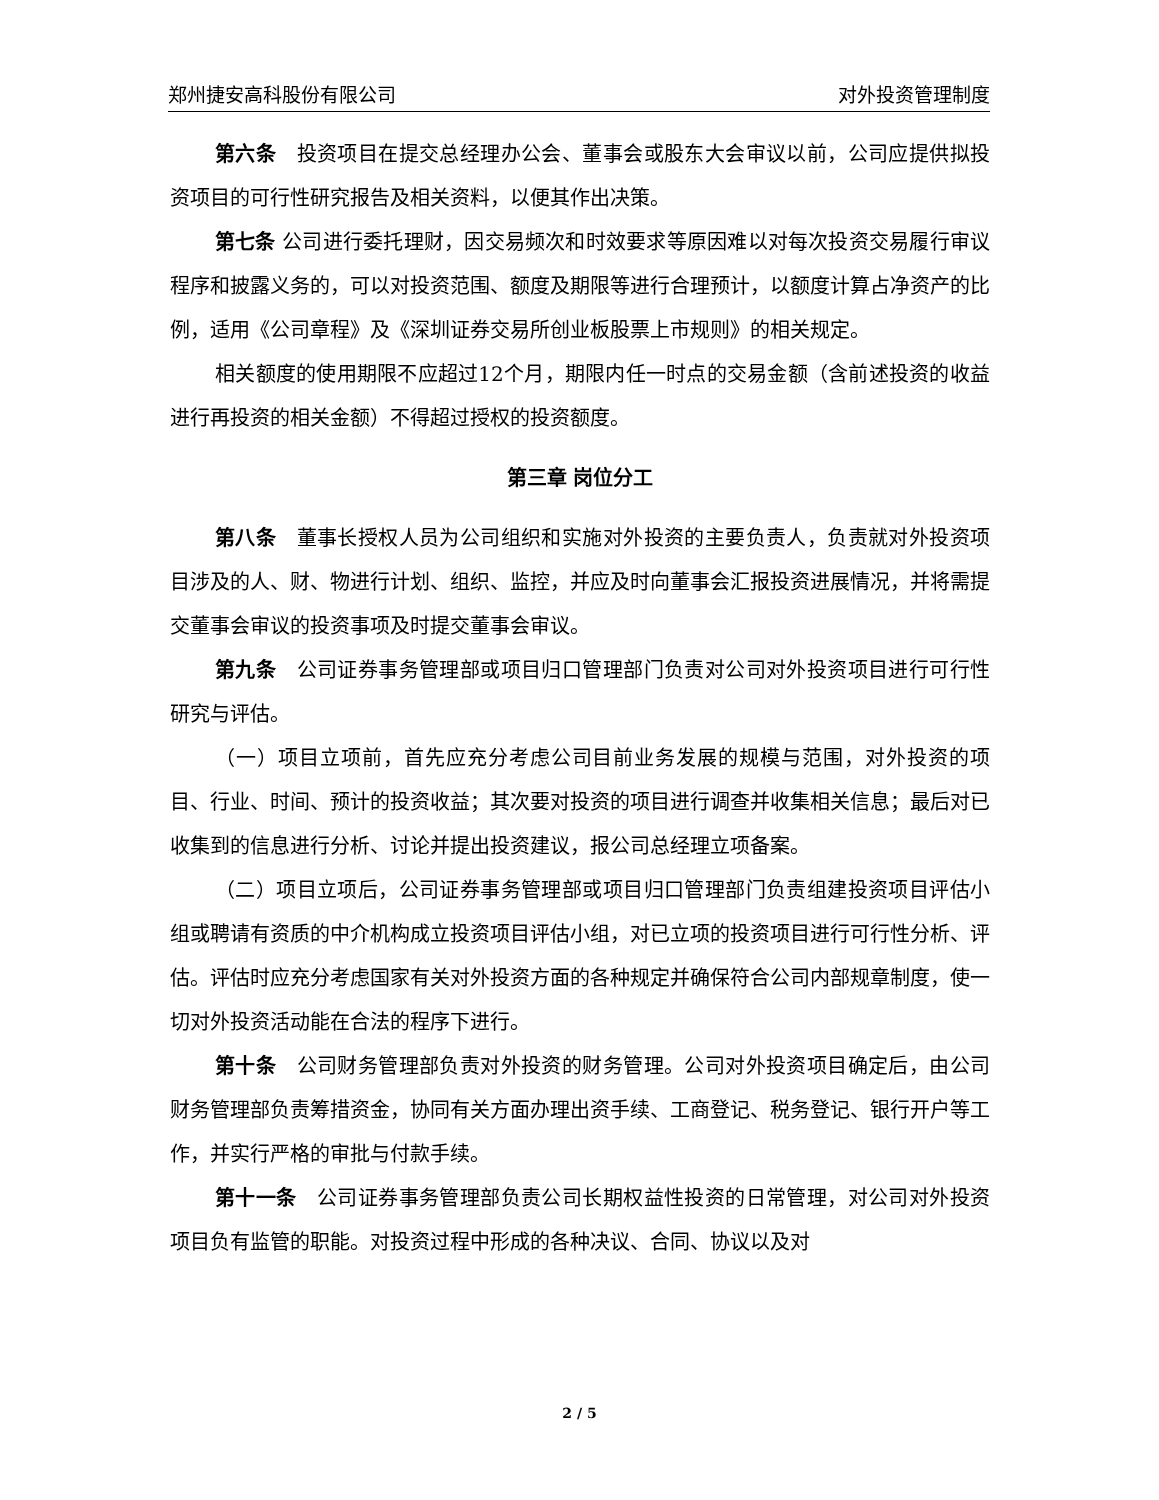郑州捷安高科股份有限公司 对外投资管理制度
第六条　投资项目在提交总经理办公会、董事会或股东大会审议以前，公司应提供拟投资项目的可行性研究报告及相关资料，以便其作出决策。
第七条 公司进行委托理财，因交易频次和时效要求等原因难以对每次投资交易履行审议程序和披露义务的，可以对投资范围、额度及期限等进行合理预计，以额度计算占净资产的比例，适用《公司章程》及《深圳证券交易所创业板股票上市规则》的相关规定。
相关额度的使用期限不应超过12个月，期限内任一时点的交易金额（含前述投资的收益进行再投资的相关金额）不得超过授权的投资额度。
第三章 岗位分工
第八条　董事长授权人员为公司组织和实施对外投资的主要负责人，负责就对外投资项目涉及的人、财、物进行计划、组织、监控，并应及时向董事会汇报投资进展情况，并将需提交董事会审议的投资事项及时提交董事会审议。
第九条　公司证券事务管理部或项目归口管理部门负责对公司对外投资项目进行可行性研究与评估。
（一）项目立项前，首先应充分考虑公司目前业务发展的规模与范围，对外投资的项目、行业、时间、预计的投资收益；其次要对投资的项目进行调查并收集相关信息；最后对已收集到的信息进行分析、讨论并提出投资建议，报公司总经理立项备案。
（二）项目立项后，公司证券事务管理部或项目归口管理部门负责组建投资项目评估小组或聘请有资质的中介机构成立投资项目评估小组，对已立项的投资项目进行可行性分析、评估。评估时应充分考虑国家有关对外投资方面的各种规定并确保符合公司内部规章制度，使一切对外投资活动能在合法的程序下进行。
第十条　公司财务管理部负责对外投资的财务管理。公司对外投资项目确定后，由公司财务管理部负责筹措资金，协同有关方面办理出资手续、工商登记、税务登记、银行开户等工作，并实行严格的审批与付款手续。
第十一条　公司证券事务管理部负责公司长期权益性投资的日常管理，对公司对外投资项目负有监管的职能。对投资过程中形成的各种决议、合同、协议以及对
2 / 5